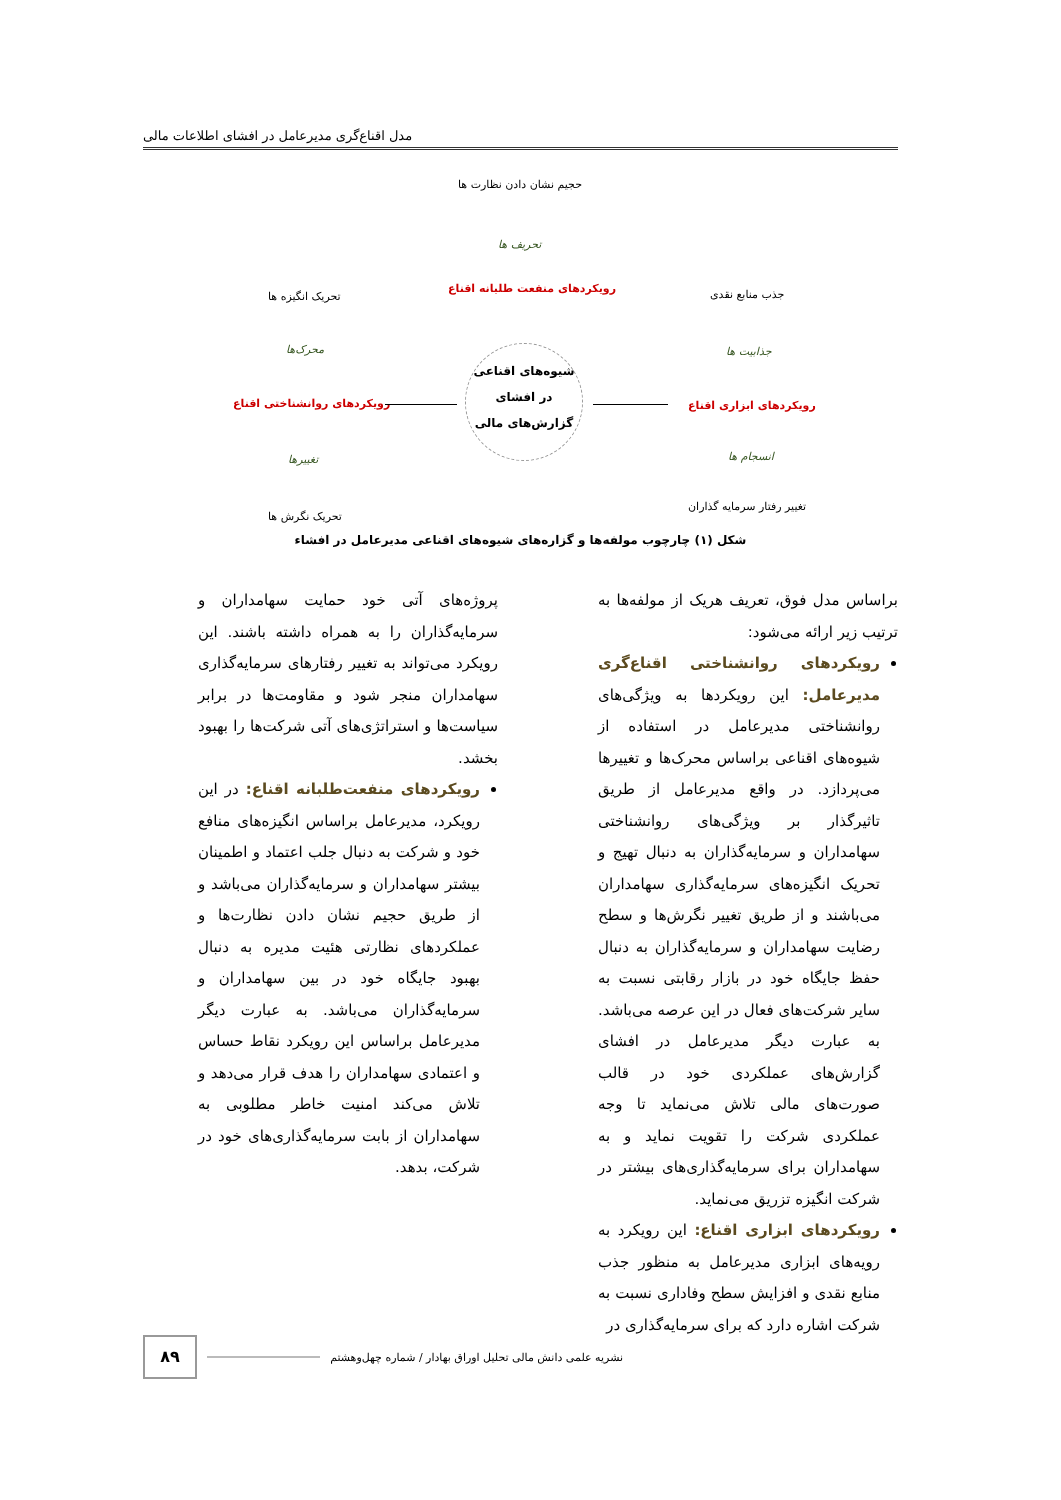مدل اقناع‌گری مدیرعامل در افشای اطلاعات مالی
حجیم نشان دادن نظارت ها
تحریف ها
رویکردهای منفعت طلبانه اقناع
تحریک انگیزه ها جذب منابع نقدی
محرک‌ها جذابیت ها
شیوه‌های اقناعی
در افشای
گزارش‌های مالی
رویکردهای روانشناختی اقناع رویکردهای ابزاری اقناع
تغییرها انسجام ها
تحریک نگرش ها
تغییر رفتار سرمایه گذاران
شکل (۱) چارچوب مولفه‌ها و گزاره‌های شیوه‌های اقناعی مدیرعامل در افشاء
براساس مدل فوق، تعریف هریک از مولفه‌ها به ترتیب زیر ارائه می‌شود:
رویکردهای روانشناختی اقناع‌گری مدیرعامل: این رویکردها به ویژگی‌های روانشناختی مدیرعامل در استفاده از شیوه‌های اقناعی براساس محرک‌ها و تغییرها می‌پردازد. در واقع مدیرعامل از طریق تاثیرگذار بر ویژگی‌های روانشناختی سهامداران و سرمایه‌گذاران به دنبال تهیج و تحریک انگیزه‌های سرمایه‌گذاری سهامداران می‌باشند و از طریق تغییر نگرش‌ها و سطح رضایت سهامداران و سرمایه‌گذاران به دنبال حفظ جایگاه خود در بازار رقابتی نسبت به سایر شرکت‌های فعال در این عرصه می‌باشد. به عبارت دیگر مدیرعامل در افشای گزارش‌های عملکردی خود در قالب صورت‌های مالی تلاش می‌نماید تا وجه عملکردی شرکت را تقویت نماید و به سهامداران برای سرمایه‌گذاری‌های بیشتر در شرکت انگیزه تزریق می‌نماید.
رویکردهای ابزاری اقناع: این رویکرد به رویه‌های ابزاری مدیرعامل به منظور جذب منابع نقدی و افزایش سطح وفاداری نسبت به شرکت اشاره دارد که برای سرمایه‌گذاری در
پروژه‌های آتی خود حمایت سهامداران و سرمایه‌گذاران را به همراه داشته باشند. این رویکرد می‌تواند به تغییر رفتارهای سرمایه‌گذاری سهامداران منجر شود و مقاومت‌ها در برابر سیاست‌ها و استراتژی‌های آتی شرکت‌ها را بهبود بخشد.
رویکردهای منفعت‌طلبانه اقناع: در این رویکرد، مدیرعامل براساس انگیزه‌های منافع خود و شرکت به دنبال جلب اعتماد و اطمینان بیشتر سهامداران و سرمایه‌گذاران می‌باشد و از طریق حجیم نشان دادن نظارت‌ها و عملکردهای نظارتی هئیت مدیره به دنبال بهبود جایگاه خود در بین سهامداران و سرمایه‌گذاران می‌باشد. به عبارت دیگر مدیرعامل براساس این رویکرد نقاط حساس و اعتمادی سهامداران را هدف قرار می‌دهد و تلاش می‌کند امنیت خاطر مطلوبی به سهامداران از بابت سرمایه‌گذاری‌های خود در شرکت، بدهد.
۸۹
نشریه علمی دانش مالی تحلیل اوراق بهادار / شماره چهل‌وهشتم